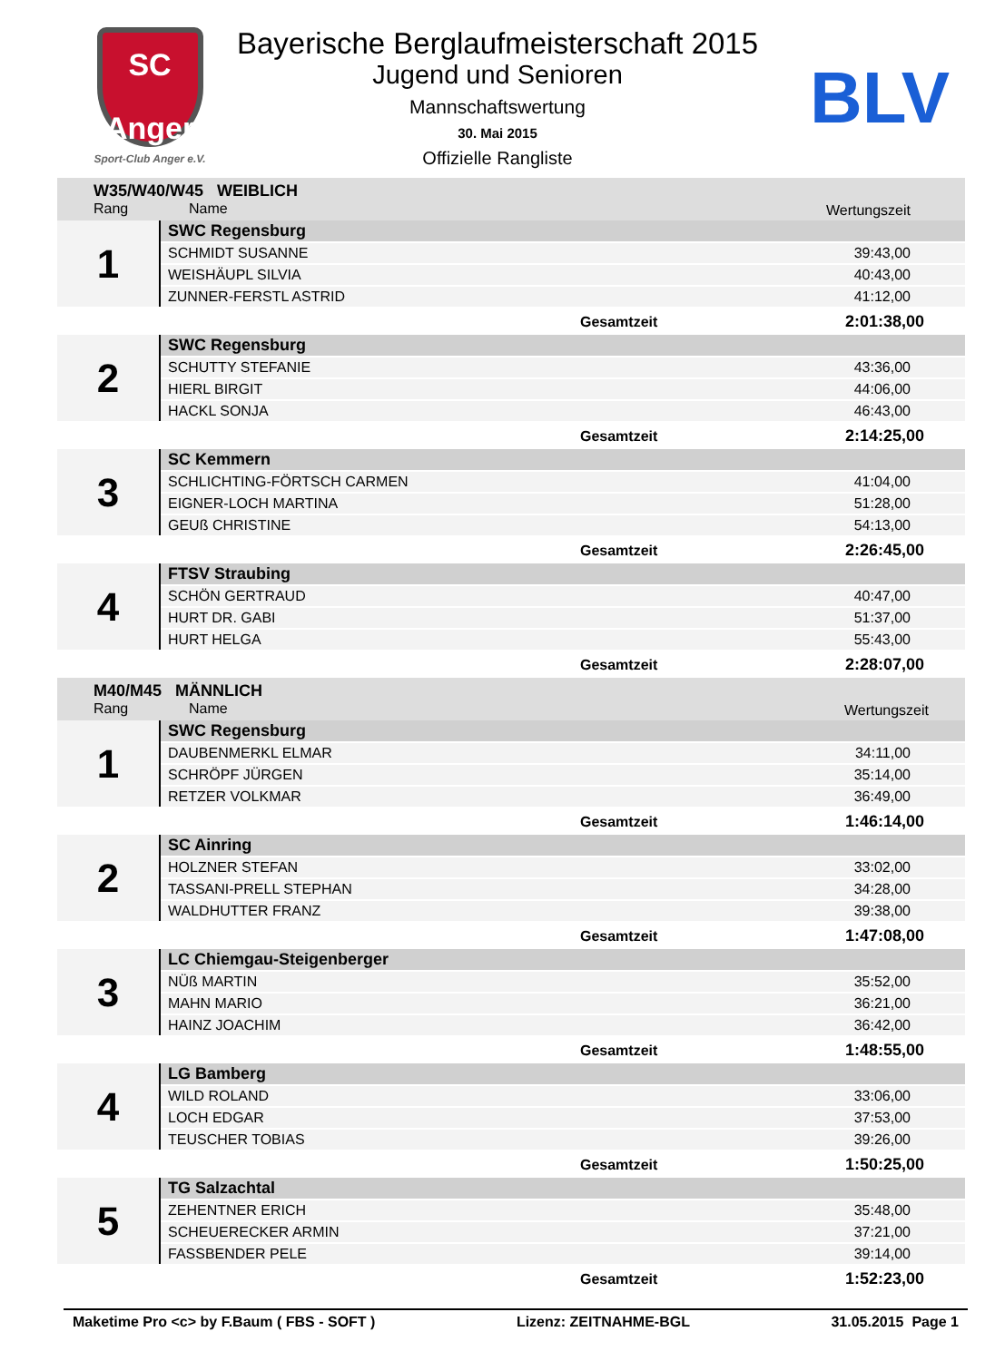SC
Anger
Sport-Club Anger e.V.
BLV
Bayerische Berglaufmeisterschaft 2015
Jugend und Senioren
Mannschaftswertung
30. Mai 2015
Offizielle Rangliste
| W35/W40/W45 WEIBLICH | | |
| Rang Name | | Wertungszeit |
| 1 | SWC Regensburg | |
| | SCHMIDT SUSANNE | 39:43,00 |
| | WEISHÄUPL SILVIA | 40:43,00 |
| | ZUNNER-FERSTL ASTRID | 41:12,00 |
| | Gesamtzeit | 2:01:38,00 |
| 2 | SWC Regensburg | |
| | SCHUTTY STEFANIE | 43:36,00 |
| | HIERL BIRGIT | 44:06,00 |
| | HACKL SONJA | 46:43,00 |
| | Gesamtzeit | 2:14:25,00 |
| 3 | SC Kemmern | |
| | SCHLICHTING-FÖRTSCH CARMEN | 41:04,00 |
| | EIGNER-LOCH MARTINA | 51:28,00 |
| | GEUß CHRISTINE | 54:13,00 |
| | Gesamtzeit | 2:26:45,00 |
| 4 | FTSV Straubing | |
| | SCHÖN GERTRAUD | 40:47,00 |
| | HURT DR. GABI | 51:37,00 |
| | HURT HELGA | 55:43,00 |
| | Gesamtzeit | 2:28:07,00 |
| M40/M45 MÄNNLICH | | |
| Rang Name | | Wertungszeit |
| 1 | SWC Regensburg | |
| | DAUBENMERKL ELMAR | 34:11,00 |
| | SCHRÖPF JÜRGEN | 35:14,00 |
| | RETZER VOLKMAR | 36:49,00 |
| | Gesamtzeit | 1:46:14,00 |
| 2 | SC Ainring | |
| | HOLZNER STEFAN | 33:02,00 |
| | TASSANI-PRELL STEPHAN | 34:28,00 |
| | WALDHUTTER FRANZ | 39:38,00 |
| | Gesamtzeit | 1:47:08,00 |
| 3 | LC Chiemgau-Steigenberger | |
| | NÜß MARTIN | 35:52,00 |
| | MAHN MARIO | 36:21,00 |
| | HAINZ JOACHIM | 36:42,00 |
| | Gesamtzeit | 1:48:55,00 |
| 4 | LG Bamberg | |
| | WILD ROLAND | 33:06,00 |
| | LOCH EDGAR | 37:53,00 |
| | TEUSCHER TOBIAS | 39:26,00 |
| | Gesamtzeit | 1:50:25,00 |
| 5 | TG Salzachtal | |
| | ZEHENTNER ERICH | 35:48,00 |
| | SCHEUERECKER ARMIN | 37:21,00 |
| | FASSBENDER PELE | 39:14,00 |
| | Gesamtzeit | 1:52:23,00 |
Maketime Pro <c> by F.Baum ( FBS - SOFT ) Lizenz: ZEITNAHME-BGL 31.05.2015 Page 1